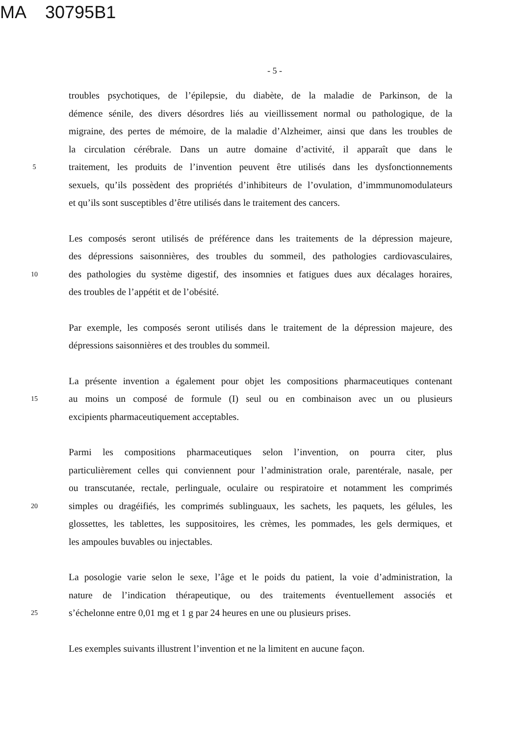MA 30795B1
- 5 -
troubles psychotiques, de l’épilepsie, du diabète, de la maladie de Parkinson, de la
démence sénile, des divers désordres liés au vieillissement normal ou pathologique, de la
migraine, des pertes de mémoire, de la maladie d’Alzheimer, ainsi que dans les troubles de
la circulation cérébrale. Dans un autre domaine d’activité, il apparaît que dans le
5 traitement, les produits de l’invention peuvent être utilisés dans les dysfonctionnements
sexuels, qu’ils possèdent des propriétés d’inhibiteurs de l’ovulation, d’immmunomodulateurs
et qu’ils sont susceptibles d’être utilisés dans le traitement des cancers.
Les composés seront utilisés de préférence dans les traitements de la dépression majeure,
des dépressions saisonnières, des troubles du sommeil, des pathologies cardiovasculaires,
10 des pathologies du système digestif, des insomnies et fatigues dues aux décalages horaires,
des troubles de l’appétit et de l’obésité.
Par exemple, les composés seront utilisés dans le traitement de la dépression majeure, des
dépressions saisonnières et des troubles du sommeil.
La présente invention a également pour objet les compositions pharmaceutiques contenant
15 au moins un composé de formule (I) seul ou en combinaison avec un ou plusieurs
excipients pharmaceutiquement acceptables.
Parmi les compositions pharmaceutiques selon l’invention, on pourra citer, plus
particulièrement celles qui conviennent pour l’administration orale, parentérale, nasale, per
ou transcutanée, rectale, perlinguale, oculaire ou respiratoire et notamment les comprimés
20 simples ou dragéifiés, les comprimés sublinguaux, les sachets, les paquets, les gélules, les
glossettes, les tablettes, les suppositoires, les crèmes, les pommades, les gels dermiques, et
les ampoules buvables ou injectables.
La posologie varie selon le sexe, l’âge et le poids du patient, la voie d’administration, la
nature de l’indication thérapeutique, ou des traitements éventuellement associés et
25 s’échelonne entre 0,01 mg et 1 g par 24 heures en une ou plusieurs prises.
Les exemples suivants illustrent l’invention et ne la limitent en aucune façon.